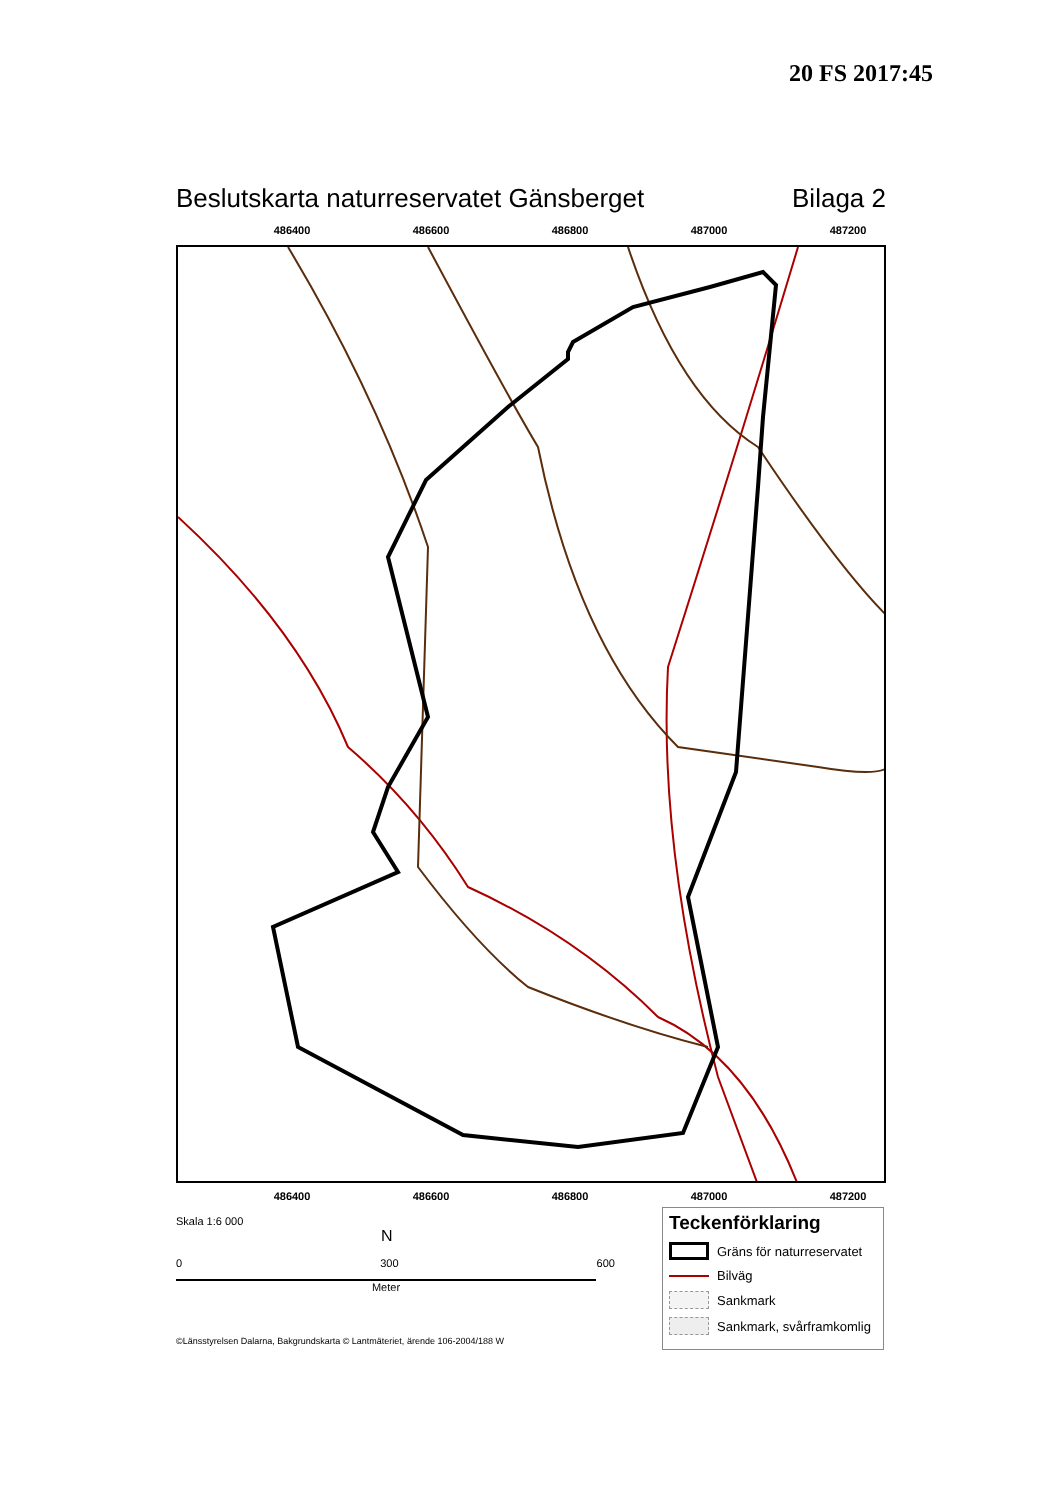20 FS 2017:45
Beslutskarta naturreservatet Gänsberget Bilaga 2
486400 486600 486800 487000 487200
486400 486600 486800 487000 487200
Skala 1:6 000
N
0 300 600
Meter
Teckenförklaring
Gräns för naturreservatet
Bilväg
Sankmark
Sankmark, svårframkomlig
©Länsstyrelsen Dalarna, Bakgrundskarta © Lantmäteriet, ärende 106-2004/188 W